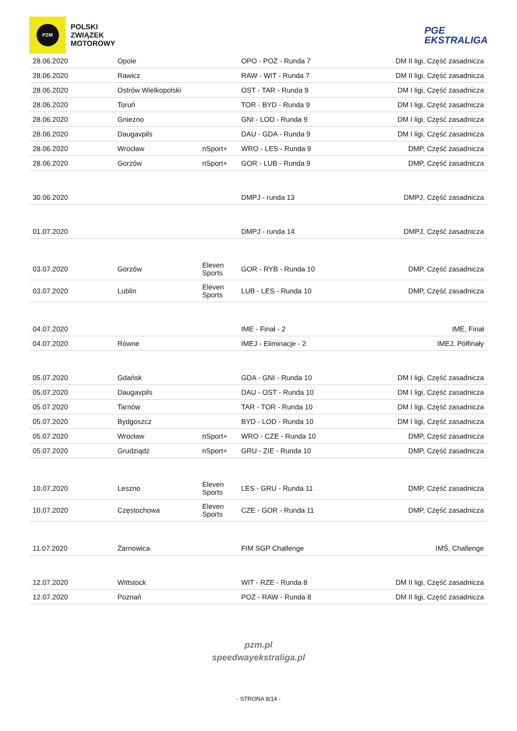PZM
POLSKI
ZWIĄZEK
MOTOROWY
PGE
EKSTRALIGA
| 28.06.2020 | Opole | | OPO - POZ - Runda 7 | DM II ligi, Część zasadnicza |
| 28.06.2020 | Rawicz | | RAW - WIT - Runda 7 | DM II ligi, Część zasadnicza |
| 28.06.2020 | Ostrów Wielkopolski | | OST - TAR - Runda 9 | DM I ligi, Część zasadnicza |
| 28.06.2020 | Toruń | | TOR - BYD - Runda 9 | DM I ligi, Część zasadnicza |
| 28.06.2020 | Gniezno | | GNI - LOD - Runda 9 | DM I ligi, Część zasadnicza |
| 28.06.2020 | Daugavpils | | DAU - GDA - Runda 9 | DM I ligi, Część zasadnicza |
| 28.06.2020 | Wrocław | nSport+ | WRO - LES - Runda 9 | DMP, Część zasadnicza |
| 28.06.2020 | Gorzów | nSport+ | GOR - LUB - Runda 9 | DMP, Część zasadnicza |
| 30.06.2020 | | | DMPJ - runda 13 | DMPJ, Część zasadnicza |
| 01.07.2020 | | | DMPJ - runda 14 | DMPJ, Część zasadnicza |
| 03.07.2020 | Gorzów | Eleven Sports | GOR - RYB - Runda 10 | DMP, Część zasadnicza |
| 03.07.2020 | Lublin | Eleven Sports | LUB - LES - Runda 10 | DMP, Część zasadnicza |
| 04.07.2020 | | | IME - Finał - 2 | IME, Finał |
| 04.07.2020 | Równe | | IMEJ - Eliminacje - 2 | IMEJ, Półfinały |
| 05.07.2020 | Gdańsk | | GDA - GNI - Runda 10 | DM I ligi, Część zasadnicza |
| 05.07.2020 | Daugavpils | | DAU - OST - Runda 10 | DM I ligi, Część zasadnicza |
| 05.07.2020 | Tarnów | | TAR - TOR - Runda 10 | DM I ligi, Część zasadnicza |
| 05.07.2020 | Bydgoszcz | | BYD - LOD - Runda 10 | DM I ligi, Część zasadnicza |
| 05.07.2020 | Wrocław | nSport+ | WRO - CZE - Runda 10 | DMP, Część zasadnicza |
| 05.07.2020 | Grudziądz | nSport+ | GRU - ZIE - Runda 10 | DMP, Część zasadnicza |
| 10.07.2020 | Leszno | Eleven Sports | LES - GRU - Runda 11 | DMP, Część zasadnicza |
| 10.07.2020 | Częstochowa | Eleven Sports | CZE - GOR - Runda 11 | DMP, Część zasadnicza |
| 11.07.2020 | Żarnowica | | FIM SGP Challenge | IMŚ, Challenge |
| 12.07.2020 | Wittstock | | WIT - RZE - Runda 8 | DM II ligi, Część zasadnicza |
| 12.07.2020 | Poznań | | POZ - RAW - Runda 8 | DM II ligi, Część zasadnicza |
pzm.pl
speedwayekstraliga.pl
- STRONA 8/14 -